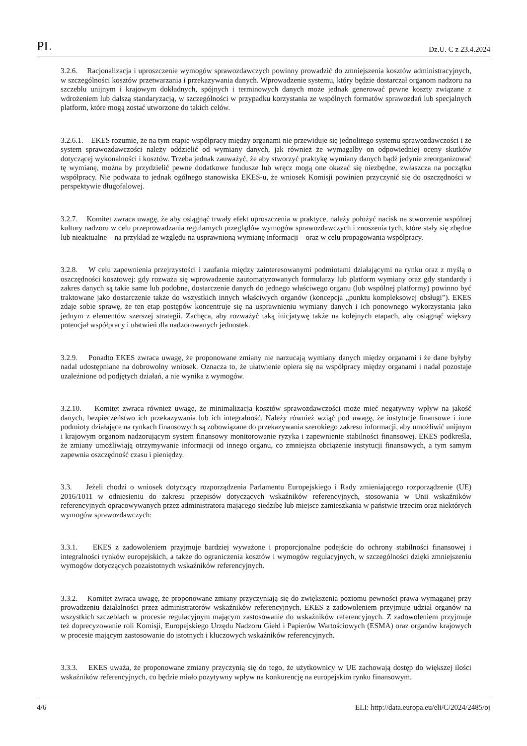PL Dz.U. C z 23.4.2024
3.2.6. Racjonalizacja i uproszczenie wymogów sprawozdawczych powinny prowadzić do zmniejszenia kosztów administracyjnych, w szczególności kosztów przetwarzania i przekazywania danych. Wprowadzenie systemu, który będzie dostarczał organom nadzoru na szczeblu unijnym i krajowym dokładnych, spójnych i terminowych danych może jednak generować pewne koszty związane z wdrożeniem lub dalszą standaryzacją, w szczególności w przypadku korzystania ze wspólnych formatów sprawozdań lub specjalnych platform, które mogą zostać utworzone do takich celów.
3.2.6.1. EKES rozumie, że na tym etapie współpracy między organami nie przewiduje się jednolitego systemu sprawozdawczości i że system sprawozdawczości należy oddzielić od wymiany danych, jak również że wymagałby on odpowiedniej oceny skutków dotyczącej wykonalności i kosztów. Trzeba jednak zauważyć, że aby stworzyć praktykę wymiany danych bądź jedynie zreorganizować tę wymianę, można by przydzielić pewne dodatkowe fundusze lub wręcz mogą one okazać się niezbędne, zwłaszcza na początku współpracy. Nie podważa to jednak ogólnego stanowiska EKES-u, że wniosek Komisji powinien przyczynić się do oszczędności w perspektywie długofalowej.
3.2.7. Komitet zwraca uwagę, że aby osiągnąć trwały efekt uproszczenia w praktyce, należy położyć nacisk na stworzenie wspólnej kultury nadzoru w celu przeprowadzania regularnych przeglądów wymogów sprawozdawczych i znoszenia tych, które stały się zbędne lub nieaktualne – na przykład ze względu na usprawnioną wymianę informacji – oraz w celu propagowania współpracy.
3.2.8. W celu zapewnienia przejrzystości i zaufania między zainteresowanymi podmiotami działającymi na rynku oraz z myślą o oszczędności kosztowej: gdy rozważa się wprowadzenie zautomatyzowanych formularzy lub platform wymiany oraz gdy standardy i zakres danych są takie same lub podobne, dostarczenie danych do jednego właściwego organu (lub wspólnej platformy) powinno być traktowane jako dostarczenie także do wszystkich innych właściwych organów (koncepcja „punktu kompleksowej obsługi”). EKES zdaje sobie sprawę, że ten etap postępów koncentruje się na usprawnieniu wymiany danych i ich ponownego wykorzystania jako jednym z elementów szerszej strategii. Zachęca, aby rozważyć taką inicjatywę także na kolejnych etapach, aby osiągnąć większy potencjał współpracy i ułatwień dla nadzorowanych jednostek.
3.2.9. Ponadto EKES zwraca uwagę, że proponowane zmiany nie narzucają wymiany danych między organami i że dane byłyby nadal udostępniane na dobrowolny wniosek. Oznacza to, że ułatwienie opiera się na współpracy między organami i nadal pozostaje uzależnione od podjętych działań, a nie wynika z wymogów.
3.2.10. Komitet zwraca również uwagę, że minimalizacja kosztów sprawozdawczości może mieć negatywny wpływ na jakość danych, bezpieczeństwo ich przekazywania lub ich integralność. Należy również wziąć pod uwagę, że instytucje finansowe i inne podmioty działające na rynkach finansowych są zobowiązane do przekazywania szerokiego zakresu informacji, aby umożliwić unijnym i krajowym organom nadzorującym system finansowy monitorowanie ryzyka i zapewnienie stabilności finansowej. EKES podkreśla, że zmiany umożliwiają otrzymywanie informacji od innego organu, co zmniejsza obciążenie instytucji finansowych, a tym samym zapewnia oszczędność czasu i pieniędzy.
3.3. Jeżeli chodzi o wniosek dotyczący rozporządzenia Parlamentu Europejskiego i Rady zmieniającego rozporządzenie (UE) 2016/1011 w odniesieniu do zakresu przepisów dotyczących wskaźników referencyjnych, stosowania w Unii wskaźników referencyjnych opracowywanych przez administratora mającego siedzibę lub miejsce zamieszkania w państwie trzecim oraz niektórych wymogów sprawozdawczych:
3.3.1. EKES z zadowoleniem przyjmuje bardziej wyważone i proporcjonalne podejście do ochrony stabilności finansowej i integralności rynków europejskich, a także do ograniczenia kosztów i wymogów regulacyjnych, w szczególności dzięki zmniejszeniu wymogów dotyczących pozaistotnych wskaźników referencyjnych.
3.3.2. Komitet zwraca uwagę, że proponowane zmiany przyczyniają się do zwiększenia poziomu pewności prawa wymaganej przy prowadzeniu działalności przez administratorów wskaźników referencyjnych. EKES z zadowoleniem przyjmuje udział organów na wszystkich szczeblach w procesie regulacyjnym mającym zastosowanie do wskaźników referencyjnych. Z zadowoleniem przyjmuje też doprecyzowanie roli Komisji, Europejskiego Urzędu Nadzoru Giełd i Papierów Wartościowych (ESMA) oraz organów krajowych w procesie mającym zastosowanie do istotnych i kluczowych wskaźników referencyjnych.
3.3.3. EKES uważa, że proponowane zmiany przyczynią się do tego, że użytkownicy w UE zachowają dostęp do większej ilości wskaźników referencyjnych, co będzie miało pozytywny wpływ na konkurencję na europejskim rynku finansowym.
4/6 ELI: http://data.europa.eu/eli/C/2024/2485/oj